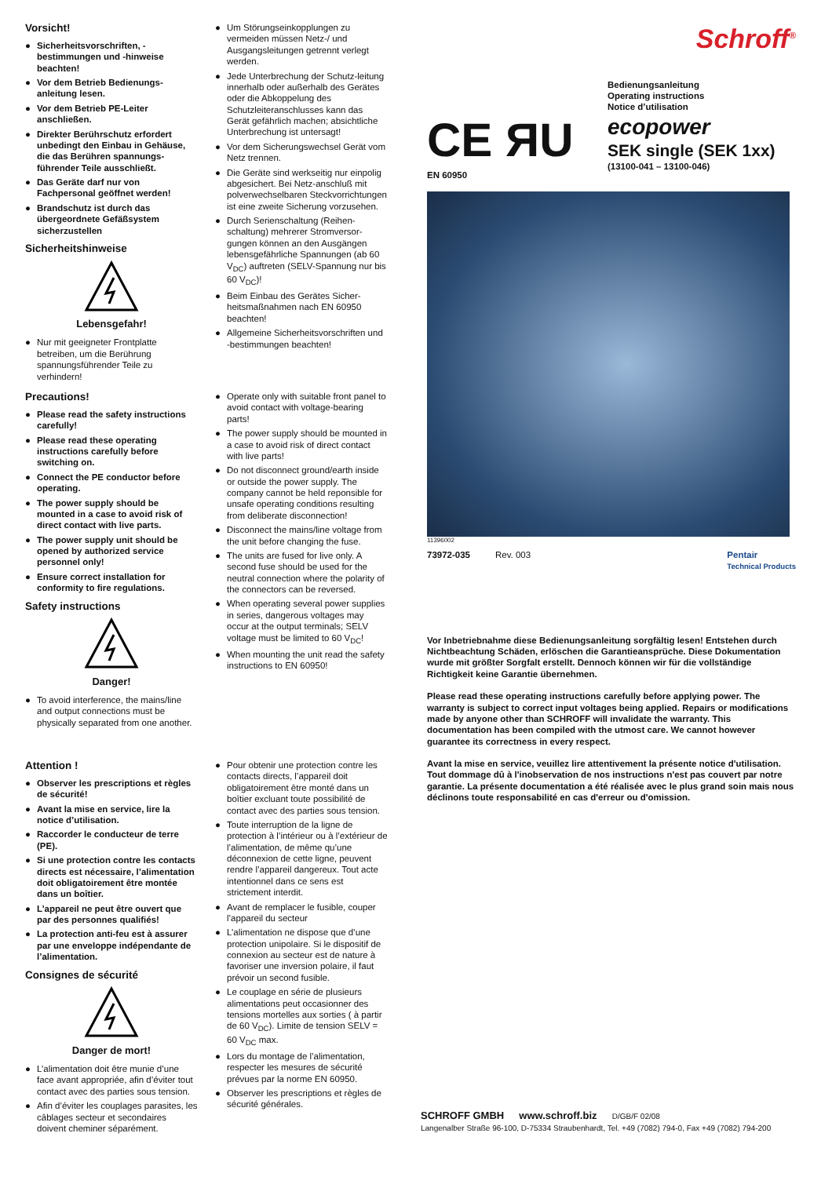Vorsicht!
● Sicherheitsvorschriften, -bestimmungen und -hinweise beachten!
● Vor dem Betrieb Bedienungs-anleitung lesen.
● Vor dem Betrieb PE-Leiter anschließen.
● Direkter Berührschutz erfordert unbedingt den Einbau in Gehäuse, die das Berühren spannungs-führender Teile ausschließt.
● Das Geräte darf nur von Fachpersonal geöffnet werden!
● Brandschutz ist durch das übergeordnete Gefäßsystem sicherzustellen
Sicherheitshinweise
Lebensgefahr!
● Nur mit geeigneter Frontplatte betreiben, um die Berührung spannungsführender Teile zu verhindern!
Precautions!
● Please read the safety instructions carefully!
● Please read these operating instructions carefully before switching on.
● Connect the PE conductor before operating.
● The power supply should be mounted in a case to avoid risk of direct contact with live parts.
● The power supply unit should be opened by authorized service personnel only!
● Ensure correct installation for conformity to fire regulations.
Safety instructions
Danger!
● To avoid interference, the mains/line and output connections must be physically separated from one another.
Attention !
● Observer les prescriptions et règles de sécurité!
● Avant la mise en service, lire la notice d’utilisation.
● Raccorder le conducteur de terre (PE).
● Si une protection contre les contacts directs est nécessaire, l’alimentation doit obligatoirement être montée dans un boîtier.
● L’appareil ne peut être ouvert que par des personnes qualifiés!
● La protection anti-feu est à assurer par une enveloppe indépendante de l’alimentation.
Consignes de sécurité
Danger de mort!
● L’alimentation doit être munie d’une face avant appropriée, afin d’éviter tout contact avec des parties sous tension.
● Afin d’éviter les couplages parasites, les câblages secteur et secondaires doivent cheminer séparément.
● Um Störungseinkopplungen zu vermeiden müssen Netz-/ und Ausgangsleitungen getrennt verlegt werden.
● Jede Unterbrechung der Schutz-leitung innerhalb oder außerhalb des Gerätes oder die Abkoppelung des Schutzleiteranschlusses kann das Gerät gefährlich machen; absichtliche Unterbrechung ist untersagt!
● Vor dem Sicherungswechsel Gerät vom Netz trennen.
● Die Geräte sind werkseitig nur einpolig abgesichert. Bei Netz-anschluß mit polverwechselbaren Steckvorrichtungen ist eine zweite Sicherung vorzusehen.
● Durch Serienschaltung (Reihen-schaltung) mehrerer Stromversor-gungen können an den Ausgängen lebensgefährliche Spannungen (ab 60 V<sub>DC</sub>) auftreten (SELV-Spannung nur bis 60 V<sub>DC</sub>)!
● Beim Einbau des Gerätes Sicher-heitsmaßnahmen nach EN 60950 beachten!
● Allgemeine Sicherheitsvorschriften und -bestimmungen beachten!
● Operate only with suitable front panel to avoid contact with voltage-bearing parts!
● The power supply should be mounted in a case to avoid risk of direct contact with live parts!
● Do not disconnect ground/earth inside or outside the power supply. The company cannot be held reponsible for unsafe operating conditions resulting from deliberate disconnection!
● Disconnect the mains/line voltage from the unit before changing the fuse.
● The units are fused for live only. A second fuse should be used for the neutral connection where the polarity of the connectors can be reversed.
● When operating several power supplies in series, dangerous voltages may occur at the output terminals; SELV voltage must be limited to 60 V<sub>DC</sub>!
● When mounting the unit read the safety instructions to EN 60950!
● Pour obtenir une protection contre les contacts directs, l’appareil doit obligatoirement être monté dans un boîtier excluant toute possibilité de contact avec des parties sous tension.
● Toute interruption de la ligne de protection à l’intérieur ou à l’extérieur de l’alimentation, de même qu’une déconnexion de cette ligne, peuvent rendre l’appareil dangereux. Tout acte intentionnel dans ce sens est strictement interdit.
● Avant de remplacer le fusible, couper l’appareil du secteur
● L’alimentation ne dispose que d’une protection unipolaire. Si le dispositif de connexion au secteur est de nature à favoriser une inversion polaire, il faut prévoir un second fusible.
● Le couplage en série de plusieurs alimentations peut occasionner des tensions mortelles aux sorties ( à partir de 60 V<sub>DC</sub>). Limite de tension SELV = 60 V<sub>DC</sub> max.
● Lors du montage de l’alimentation, respecter les mesures de sécurité prévues par la norme EN 60950.
● Observer les prescriptions et règles de sécurité générales.
Schroff<sup>®</sup>
CE ЯU
EN 60950
Bedienungsanleitung
Operating instructions
Notice d’utilisation
ecopower
SEK single (SEK 1xx)
(13100-041 – 13100-046)
11396002
73972-035 Rev. 003 Pentair
Technical Products
Vor Inbetriebnahme diese Bedienungsanleitung sorgfältig lesen! Entstehen durch Nichtbeachtung Schäden, erlöschen die Garantieansprüche. Diese Dokumentation wurde mit größter Sorgfalt erstellt. Dennoch können wir für die vollständige Richtigkeit keine Garantie übernehmen.
Please read these operating instructions carefully before applying power. The warranty is subject to correct input voltages being applied. Repairs or modifications made by anyone other than SCHROFF will invalidate the warranty. This documentation has been compiled with the utmost care. We cannot however guarantee its correctness in every respect.
Avant la mise en service, veuillez lire attentivement la présente notice d'utilisation. Tout dommage dû à l'inobservation de nos instructions n'est pas couvert par notre garantie. La présente documentation a été réalisée avec le plus grand soin mais nous déclinons toute responsabilité en cas d'erreur ou d'omission.
SCHROFF GMBH www.schroff.biz D/GB/F 02/08
Langenalber Straße 96-100, D-75334 Straubenhardt, Tel. +49 (7082) 794-0, Fax +49 (7082) 794-200